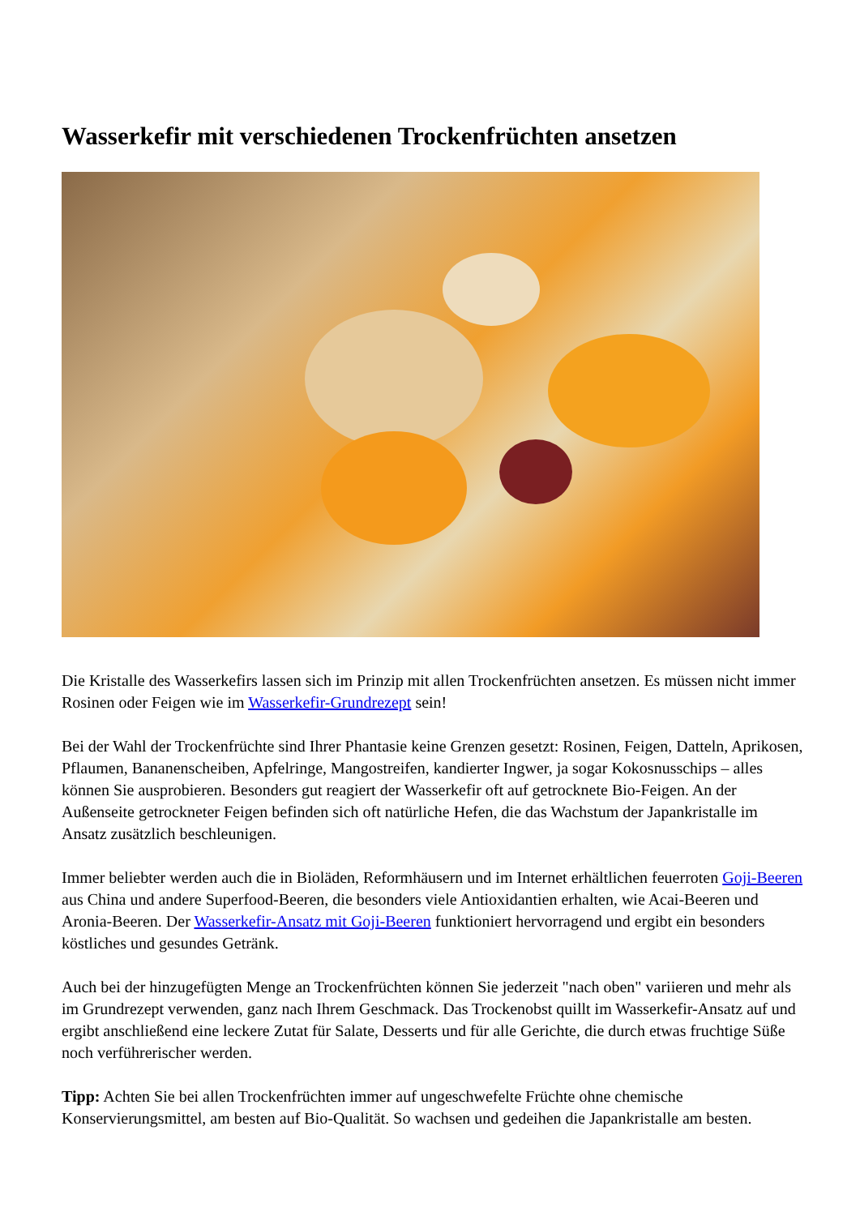Wasserkefir mit verschiedenen Trockenfrüchten ansetzen
Die Kristalle des Wasserkefirs lassen sich im Prinzip mit allen Trockenfrüchten ansetzen. Es müssen nicht immer Rosinen oder Feigen wie im Wasserkefir-Grundrezept sein!
Bei der Wahl der Trockenfrüchte sind Ihrer Phantasie keine Grenzen gesetzt: Rosinen, Feigen, Datteln, Aprikosen, Pflaumen, Bananenscheiben, Apfelringe, Mangostreifen, kandierter Ingwer, ja sogar Kokosnusschips – alles können Sie ausprobieren. Besonders gut reagiert der Wasserkefir oft auf getrocknete Bio-Feigen. An der Außenseite getrockneter Feigen befinden sich oft natürliche Hefen, die das Wachstum der Japankristalle im Ansatz zusätzlich beschleunigen.
Immer beliebter werden auch die in Bioläden, Reformhäusern und im Internet erhältlichen feuerroten Goji-Beeren aus China und andere Superfood-Beeren, die besonders viele Antioxidantien erhalten, wie Acai-Beeren und Aronia-Beeren. Der Wasserkefir-Ansatz mit Goji-Beeren funktioniert hervorragend und ergibt ein besonders köstliches und gesundes Getränk.
Auch bei der hinzugefügten Menge an Trockenfrüchten können Sie jederzeit "nach oben" variieren und mehr als im Grundrezept verwenden, ganz nach Ihrem Geschmack. Das Trockenobst quillt im Wasserkefir-Ansatz auf und ergibt anschließend eine leckere Zutat für Salate, Desserts und für alle Gerichte, die durch etwas fruchtige Süße noch verführerischer werden.
Tipp: Achten Sie bei allen Trockenfrüchten immer auf ungeschwefelte Früchte ohne chemische Konservierungsmittel, am besten auf Bio-Qualität. So wachsen und gedeihen die Japankristalle am besten.